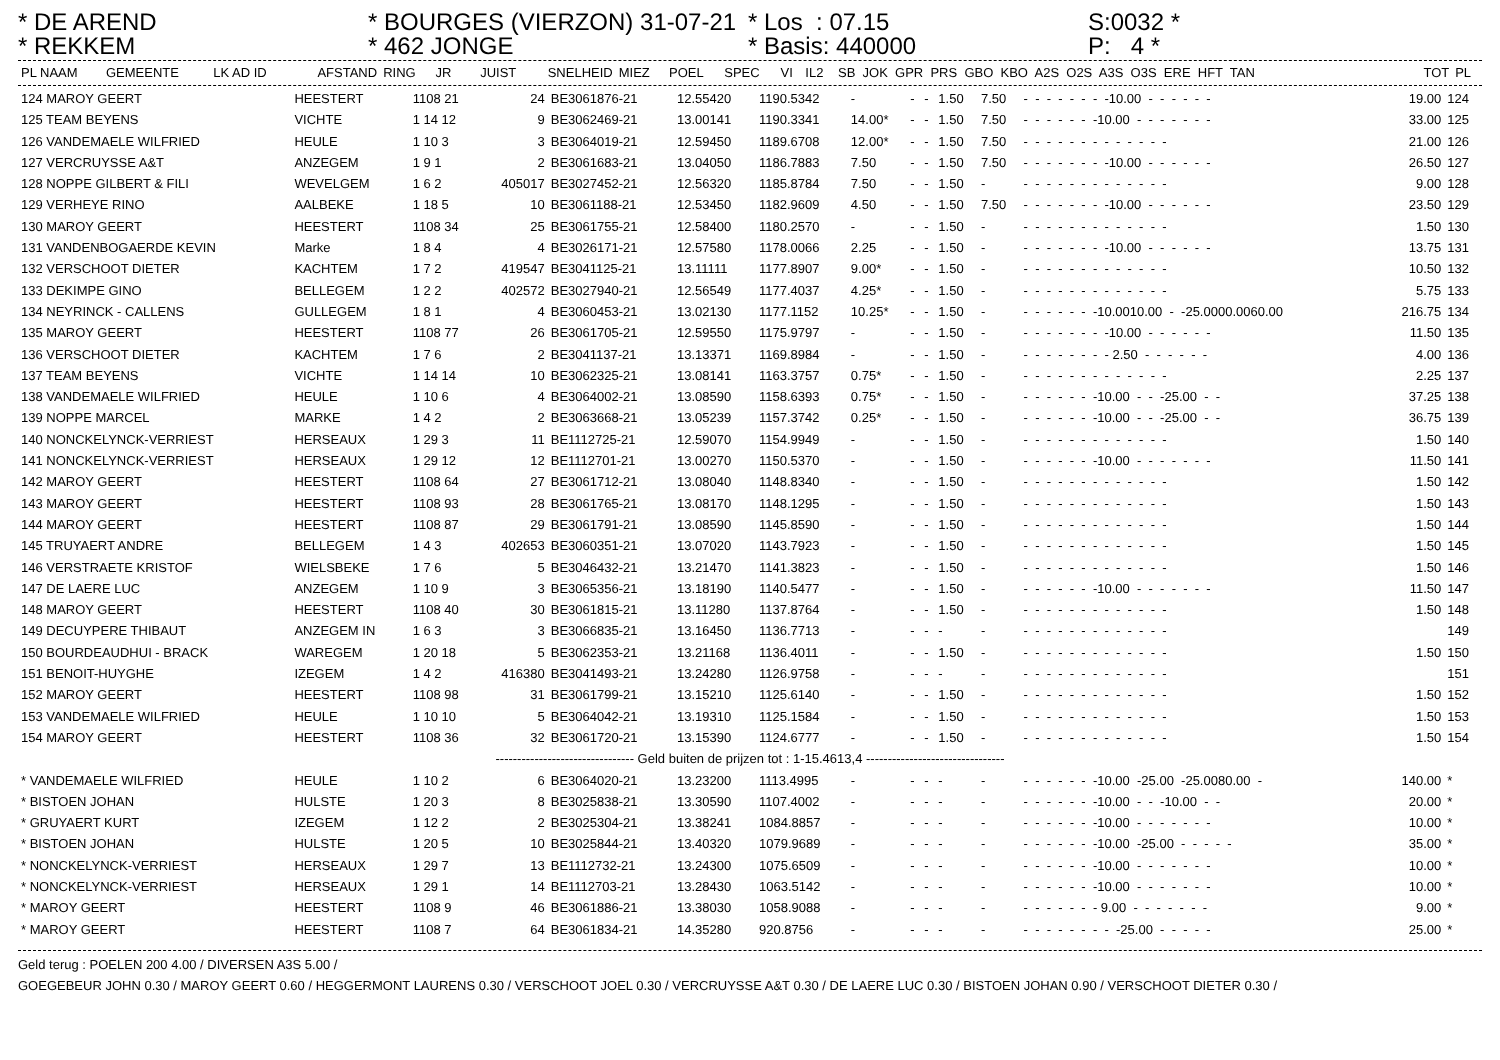* DE AREND * REKKEM
* BOURGES (VIERZON) 31-07-21 * 462 JONGE
* Los : 07.15 * Basis: 440000
S:0032 * P: 4 *
| PL NAAM | GEMEENTE | LK AD ID | AFSTAND | RING | JR | JUIST | SNELHEID | MIEZ | POEL | SPEC | VI | IL2 | SB JOK GPR PRS GBO KBO A2S O2S A3S O3S ERE HFT TAN | TOT | PL |
| --- | --- | --- | --- | --- | --- | --- | --- | --- | --- | --- | --- | --- | --- | --- | --- |
| 124 MAROY GEERT | HEESTERT | 1108 21 | 24 | BE3061876-21 | 12.55420 | 1190.5342 | - | - | - | 1.50 | 7.50 | - - - - - - - -10.00 - - - - - - | 19.00 | 124 |
| 125 TEAM BEYENS | VICHTE | 1 14 12 | 9 | BE3062469-21 | 13.00141 | 1190.3341 | 14.00* | - | - | 1.50 | 7.50 | - - - - - - -10.00 - - - - - - - | 33.00 | 125 |
| 126 VANDEMAELE WILFRIED | HEULE | 1 10 3 | 3 | BE3064019-21 | 12.59450 | 1189.6708 | 12.00* | - | - | 1.50 | 7.50 | - - - - - - - - - - - - - | 21.00 | 126 |
| 127 VERCRUYSSE A&T | ANZEGEM | 1 9 1 | 2 | BE3061683-21 | 13.04050 | 1186.7883 | 7.50 | - | - | 1.50 | 7.50 | - - - - - - - -10.00 - - - - - - | 26.50 | 127 |
| 128 NOPPE GILBERT & FILI | WEVELGEM | 1 6 2 | 405017 | BE3027452-21 | 12.56320 | 1185.8784 | 7.50 | - | - | 1.50 | - | - - - - - - - - - - - - - | 9.00 | 128 |
| 129 VERHEYE RINO | AALBEKE | 1 18 5 | 10 | BE3061188-21 | 12.53450 | 1182.9609 | 4.50 | - | - | 1.50 | 7.50 | - - - - - - - -10.00 - - - - - - | 23.50 | 129 |
| 130 MAROY GEERT | HEESTERT | 1108 34 | 25 | BE3061755-21 | 12.58400 | 1180.2570 | - | - | - | 1.50 | - | - - - - - - - - - - - - - | 1.50 | 130 |
| 131 VANDENBOGAERDE KEVIN | Marke | 1 8 4 | 4 | BE3026171-21 | 12.57580 | 1178.0066 | 2.25 | - | - | 1.50 | - | - - - - - - - -10.00 - - - - - - | 13.75 | 131 |
| 132 VERSCHOOT DIETER | KACHTEM | 1 7 2 | 419547 | BE3041125-21 | 13.11111 | 1177.8907 | 9.00* | - | - | 1.50 | - | - - - - - - - - - - - - - | 10.50 | 132 |
| 133 DEKIMPE GINO | BELLEGEM | 1 2 2 | 402572 | BE3027940-21 | 12.56549 | 1177.4037 | 4.25* | - | - | 1.50 | - | - - - - - - - - - - - - - | 5.75 | 133 |
| 134 NEYRINCK - CALLENS | GULLEGEM | 1 8 1 | 4 | BE3060453-21 | 13.02130 | 1177.1152 | 10.25* | - | - | 1.50 | - | - - - - - - -10.0010.00 - -25.0000.0060.00 | 216.75 | 134 |
| 135 MAROY GEERT | HEESTERT | 1108 77 | 26 | BE3061705-21 | 12.59550 | 1175.9797 | - | - | - | 1.50 | - | - - - - - - - -10.00 - - - - - - | 11.50 | 135 |
| 136 VERSCHOOT DIETER | KACHTEM | 1 7 6 | 2 | BE3041137-21 | 13.13371 | 1169.8984 | - | - | - | 1.50 | - | - - - - - - - - 2.50 - - - - - - | 4.00 | 136 |
| 137 TEAM BEYENS | VICHTE | 1 14 14 | 10 | BE3062325-21 | 13.08141 | 1163.3757 | 0.75* | - | - | 1.50 | - | - - - - - - - - - - - - - | 2.25 | 137 |
| 138 VANDEMAELE WILFRIED | HEULE | 1 10 6 | 4 | BE3064002-21 | 13.08590 | 1158.6393 | 0.75* | - | - | 1.50 | - | - - - - - - -10.00 - - -25.00 - - | 37.25 | 138 |
| 139 NOPPE MARCEL | MARKE | 1 4 2 | 2 | BE3063668-21 | 13.05239 | 1157.3742 | 0.25* | - | - | 1.50 | - | - - - - - - -10.00 - - -25.00 - - | 36.75 | 139 |
| 140 NONCKELYNCK-VERRIEST | HERSEAUX | 1 29 3 | 11 | BE1112725-21 | 12.59070 | 1154.9949 | - | - | - | 1.50 | - | - - - - - - - - - - - - - | 1.50 | 140 |
| 141 NONCKELYNCK-VERRIEST | HERSEAUX | 1 29 12 | 12 | BE1112701-21 | 13.00270 | 1150.5370 | - | - | - | 1.50 | - | - - - - - - -10.00 - - - - - - - | 11.50 | 141 |
| 142 MAROY GEERT | HEESTERT | 1108 64 | 27 | BE3061712-21 | 13.08040 | 1148.8340 | - | - | - | 1.50 | - | - - - - - - - - - - - - - | 1.50 | 142 |
| 143 MAROY GEERT | HEESTERT | 1108 93 | 28 | BE3061765-21 | 13.08170 | 1148.1295 | - | - | - | 1.50 | - | - - - - - - - - - - - - - | 1.50 | 143 |
| 144 MAROY GEERT | HEESTERT | 1108 87 | 29 | BE3061791-21 | 13.08590 | 1145.8590 | - | - | - | 1.50 | - | - - - - - - - - - - - - - | 1.50 | 144 |
| 145 TRUYAERT ANDRE | BELLEGEM | 1 4 3 | 402653 | BE3060351-21 | 13.07020 | 1143.7923 | - | - | - | 1.50 | - | - - - - - - - - - - - - - | 1.50 | 145 |
| 146 VERSTRAETE KRISTOF | WIELSBEKE | 1 7 6 | 5 | BE3046432-21 | 13.21470 | 1141.3823 | - | - | - | 1.50 | - | - - - - - - - - - - - - - | 1.50 | 146 |
| 147 DE LAERE LUC | ANZEGEM | 1 10 9 | 3 | BE3065356-21 | 13.18190 | 1140.5477 | - | - | - | 1.50 | - | - - - - - - -10.00 - - - - - - - | 11.50 | 147 |
| 148 MAROY GEERT | HEESTERT | 1108 40 | 30 | BE3061815-21 | 13.11280 | 1137.8764 | - | - | - | 1.50 | - | - - - - - - - - - - - - - | 1.50 | 148 |
| 149 DECUYPERE THIBAUT | ANZEGEM IN | 1 6 3 | 3 | BE3066835-21 | 13.16450 | 1136.7713 | - | - | - | - | - | - - - - - - - - - - - - - | | 149 |
| 150 BOURDEAUDHUI - BRACK | WAREGEM | 1 20 18 | 5 | BE3062353-21 | 13.21168 | 1136.4011 | - | - | - | 1.50 | - | - - - - - - - - - - - - - | 1.50 | 150 |
| 151 BENOIT-HUYGHE | IZEGEM | 1 4 2 | 416380 | BE3041493-21 | 13.24280 | 1126.9758 | - | - | - | - | - | - - - - - - - - - - - - - | | 151 |
| 152 MAROY GEERT | HEESTERT | 1108 98 | 31 | BE3061799-21 | 13.15210 | 1125.6140 | - | - | - | 1.50 | - | - - - - - - - - - - - - - | 1.50 | 152 |
| 153 VANDEMAELE WILFRIED | HEULE | 1 10 10 | 5 | BE3064042-21 | 13.19310 | 1125.1584 | - | - | - | 1.50 | - | - - - - - - - - - - - - - | 1.50 | 153 |
| 154 MAROY GEERT | HEESTERT | 1108 36 | 32 | BE3061720-21 | 13.15390 | 1124.6777 | - | - | - | 1.50 | - | - - - - - - - - - - - - - | 1.50 | 154 |
| -------------------------------- Geld buiten de prijzen tot : 1-15.4613,4 -------------------------------- | | | | | | | | | | | | | | |
| * VANDEMAELE WILFRIED | HEULE | 1 10 2 | 6 | BE3064020-21 | 13.23200 | 1113.4995 | - | - | - | - | - | - - - - - - -10.00 -25.00 -25.0080.00 - | 140.00 | * |
| * BISTOEN JOHAN | HULSTE | 1 20 3 | 8 | BE3025838-21 | 13.30590 | 1107.4002 | - | - | - | - | - | - - - - - - -10.00 - - -10.00 - - | 20.00 | * |
| * GRUYAERT KURT | IZEGEM | 1 12 2 | 2 | BE3025304-21 | 13.38241 | 1084.8857 | - | - | - | - | - | - - - - - - -10.00 - - - - - - - | 10.00 | * |
| * BISTOEN JOHAN | HULSTE | 1 20 5 | 10 | BE3025844-21 | 13.40320 | 1079.9689 | - | - | - | - | - | - - - - - - -10.00 -25.00 - - - - - | 35.00 | * |
| * NONCKELYNCK-VERRIEST | HERSEAUX | 1 29 7 | 13 | BE1112732-21 | 13.24300 | 1075.6509 | - | - | - | - | - | - - - - - - -10.00 - - - - - - - | 10.00 | * |
| * NONCKELYNCK-VERRIEST | HERSEAUX | 1 29 1 | 14 | BE1112703-21 | 13.28430 | 1063.5142 | - | - | - | - | - | - - - - - - -10.00 - - - - - - - | 10.00 | * |
| * MAROY GEERT | HEESTERT | 1108 9 | 46 | BE3061886-21 | 13.38030 | 1058.9088 | - | - | - | - | - | - - - - - - - 9.00 - - - - - - - | 9.00 | * |
| * MAROY GEERT | HEESTERT | 1108 7 | 64 | BE3061834-21 | 14.35280 | 920.8756 | - | - | - | - | - | - - - - - - - - -25.00 - - - - - | 25.00 | * |
Geld terug : POELEN 200 4.00 / DIVERSEN A3S 5.00 /
GOEGEBEUR JOHN 0.30 / MAROY GEERT 0.60 / HEGGERMONT LAURENS 0.30 / VERSCHOOT JOEL 0.30 / VERCRUYSSE A&T 0.30 / DE LAERE LUC 0.30 / BISTOEN JOHAN 0.90 / VERSCHOOT DIETER 0.30 /